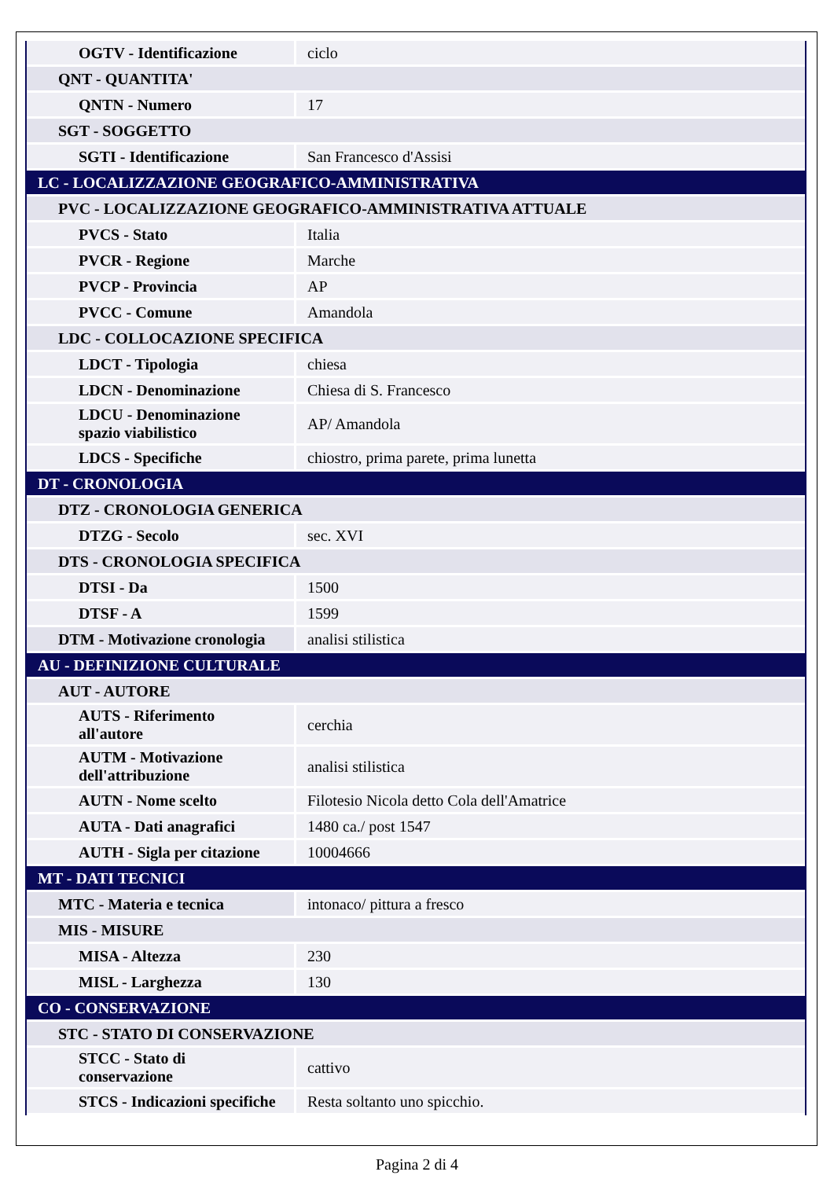| OGTV - Identificazione | ciclo |
| QNT - QUANTITA' | |
| QNTN - Numero | 17 |
| SGT - SOGGETTO | |
| SGTI - Identificazione | San Francesco d'Assisi |
| LC - LOCALIZZAZIONE GEOGRAFICO-AMMINISTRATIVA | |
| PVC - LOCALIZZAZIONE GEOGRAFICO-AMMINISTRATIVA ATTUALE | |
| PVCS - Stato | Italia |
| PVCR - Regione | Marche |
| PVCP - Provincia | AP |
| PVCC - Comune | Amandola |
| LDC - COLLOCAZIONE SPECIFICA | |
| LDCT - Tipologia | chiesa |
| LDCN - Denominazione | Chiesa di S. Francesco |
| LDCU - Denominazione spazio viabilistico | AP/ Amandola |
| LDCS - Specifiche | chiostro, prima parete, prima lunetta |
| DT - CRONOLOGIA | |
| DTZ - CRONOLOGIA GENERICA | |
| DTZG - Secolo | sec. XVI |
| DTS - CRONOLOGIA SPECIFICA | |
| DTSI - Da | 1500 |
| DTSF - A | 1599 |
| DTM - Motivazione cronologia | analisi stilistica |
| AU - DEFINIZIONE CULTURALE | |
| AUT - AUTORE | |
| AUTS - Riferimento all'autore | cerchia |
| AUTM - Motivazione dell'attribuzione | analisi stilistica |
| AUTN - Nome scelto | Filotesio Nicola detto Cola dell'Amatrice |
| AUTA - Dati anagrafici | 1480 ca./ post 1547 |
| AUTH - Sigla per citazione | 10004666 |
| MT - DATI TECNICI | |
| MTC - Materia e tecnica | intonaco/ pittura a fresco |
| MIS - MISURE | |
| MISA - Altezza | 230 |
| MISL - Larghezza | 130 |
| CO - CONSERVAZIONE | |
| STC - STATO DI CONSERVAZIONE | |
| STCC - Stato di conservazione | cattivo |
| STCS - Indicazioni specifiche | Resta soltanto uno spicchio. |
Pagina 2 di 4